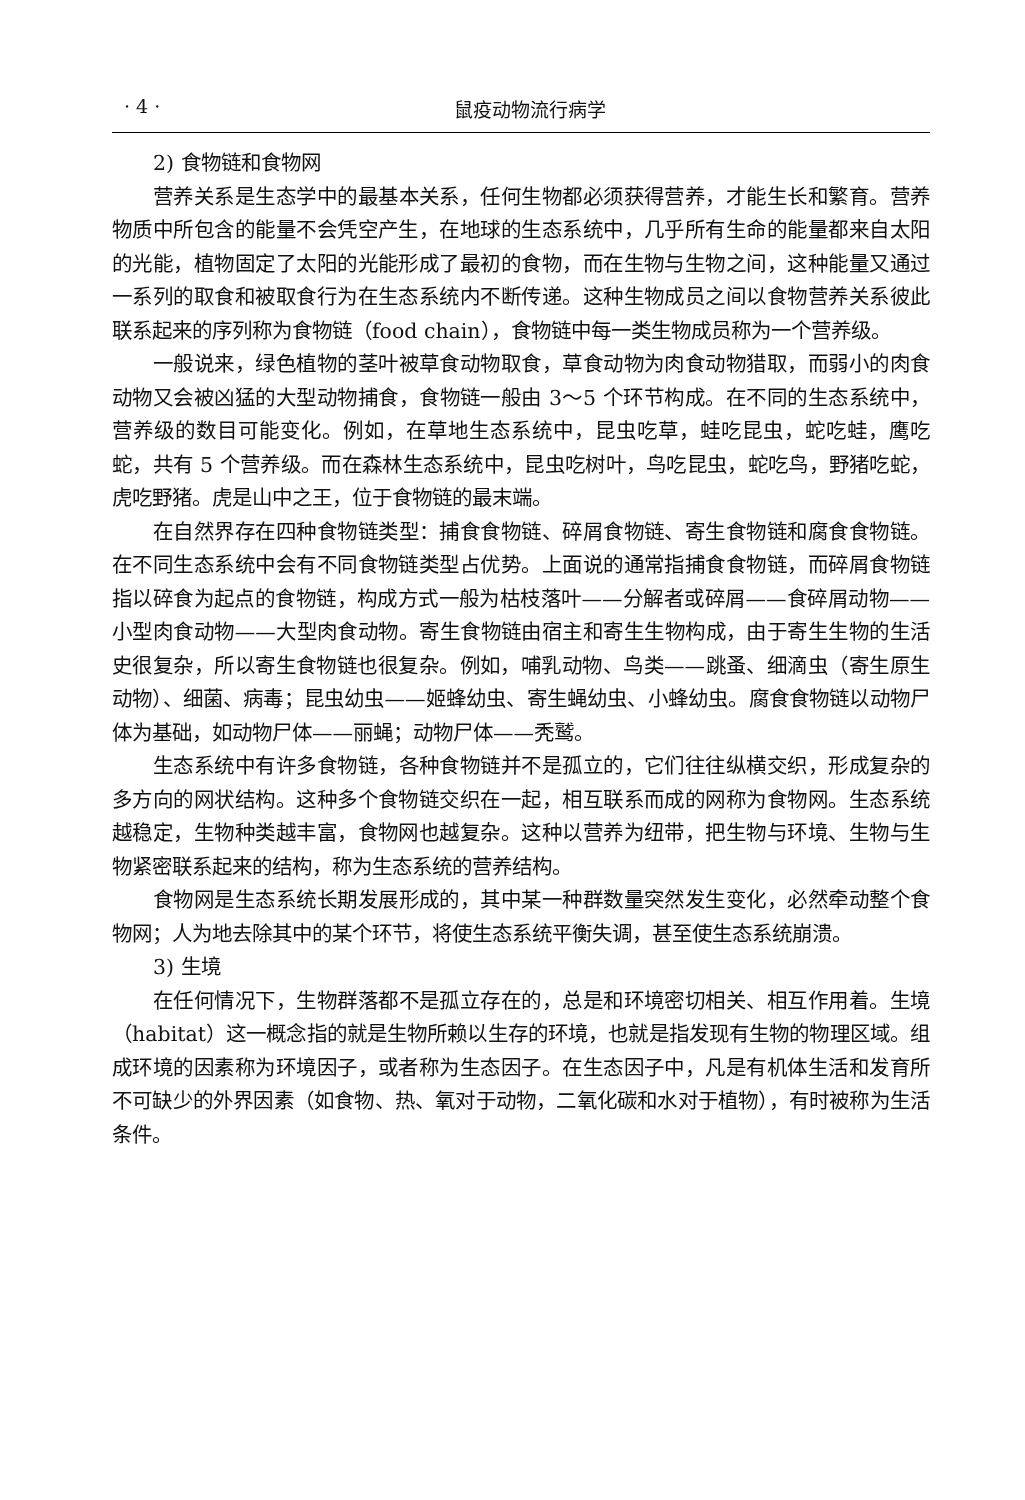· 4 · 鼠疫动物流行病学
2) 食物链和食物网
营养关系是生态学中的最基本关系，任何生物都必须获得营养，才能生长和繁育。营养物质中所包含的能量不会凭空产生，在地球的生态系统中，几乎所有生命的能量都来自太阳的光能，植物固定了太阳的光能形成了最初的食物，而在生物与生物之间，这种能量又通过一系列的取食和被取食行为在生态系统内不断传递。这种生物成员之间以食物营养关系彼此联系起来的序列称为食物链（food chain），食物链中每一类生物成员称为一个营养级。
一般说来，绿色植物的茎叶被草食动物取食，草食动物为肉食动物猎取，而弱小的肉食动物又会被凶猛的大型动物捕食，食物链一般由 3～5 个环节构成。在不同的生态系统中，营养级的数目可能变化。例如，在草地生态系统中，昆虫吃草，蛙吃昆虫，蛇吃蛙，鹰吃蛇，共有 5 个营养级。而在森林生态系统中，昆虫吃树叶，鸟吃昆虫，蛇吃鸟，野猪吃蛇，虎吃野猪。虎是山中之王，位于食物链的最末端。
在自然界存在四种食物链类型：捕食食物链、碎屑食物链、寄生食物链和腐食食物链。在不同生态系统中会有不同食物链类型占优势。上面说的通常指捕食食物链，而碎屑食物链指以碎食为起点的食物链，构成方式一般为枯枝落叶——分解者或碎屑——食碎屑动物——小型肉食动物——大型肉食动物。寄生食物链由宿主和寄生生物构成，由于寄生生物的生活史很复杂，所以寄生食物链也很复杂。例如，哺乳动物、鸟类——跳蚤、细滴虫（寄生原生动物）、细菌、病毒；昆虫幼虫——姬蜂幼虫、寄生蝇幼虫、小蜂幼虫。腐食食物链以动物尸体为基础，如动物尸体——丽蝇；动物尸体——秃鹫。
生态系统中有许多食物链，各种食物链并不是孤立的，它们往往纵横交织，形成复杂的多方向的网状结构。这种多个食物链交织在一起，相互联系而成的网称为食物网。生态系统越稳定，生物种类越丰富，食物网也越复杂。这种以营养为纽带，把生物与环境、生物与生物紧密联系起来的结构，称为生态系统的营养结构。
食物网是生态系统长期发展形成的，其中某一种群数量突然发生变化，必然牵动整个食物网；人为地去除其中的某个环节，将使生态系统平衡失调，甚至使生态系统崩溃。
3) 生境
在任何情况下，生物群落都不是孤立存在的，总是和环境密切相关、相互作用着。生境（habitat）这一概念指的就是生物所赖以生存的环境，也就是指发现有生物的物理区域。组成环境的因素称为环境因子，或者称为生态因子。在生态因子中，凡是有机体生活和发育所不可缺少的外界因素（如食物、热、氧对于动物，二氧化碳和水对于植物），有时被称为生活条件。